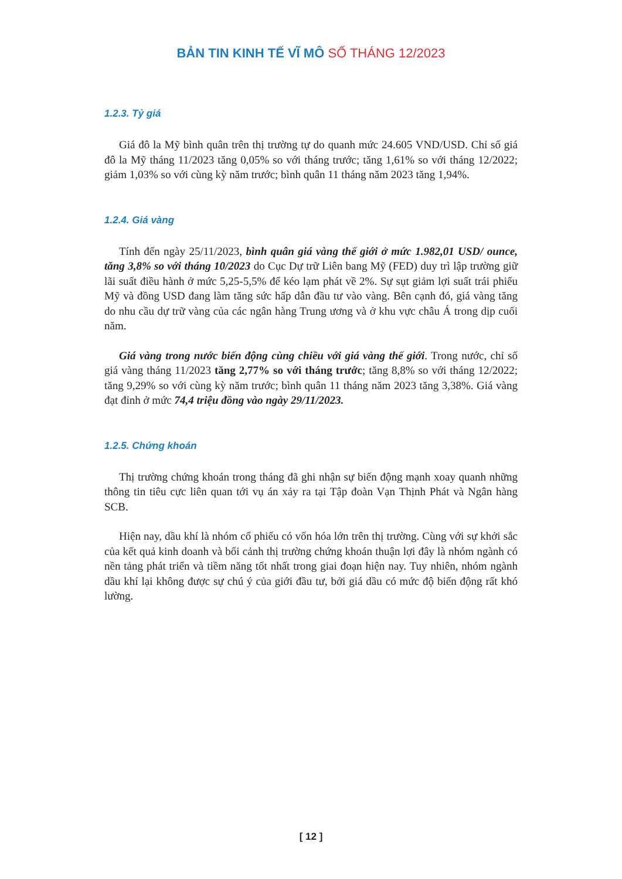BẢN TIN KINH TẾ VĨ MÔ SỐ THÁNG 12/2023
1.2.3. Tỷ giá
Giá đô la Mỹ bình quân trên thị trường tự do quanh mức 24.605 VND/USD. Chỉ số giá đô la Mỹ tháng 11/2023 tăng 0,05% so với tháng trước; tăng 1,61% so với tháng 12/2022; giảm 1,03% so với cùng kỳ năm trước; bình quân 11 tháng năm 2023 tăng 1,94%.
1.2.4. Giá vàng
Tính đến ngày 25/11/2023, bình quân giá vàng thế giới ở mức 1.982,01 USD/ ounce, tăng 3,8% so với tháng 10/2023 do Cục Dự trữ Liên bang Mỹ (FED) duy trì lập trường giữ lãi suất điều hành ở mức 5,25-5,5% để kéo lạm phát về 2%. Sự sụt giảm lợi suất trái phiếu Mỹ và đồng USD đang làm tăng sức hấp dẫn đầu tư vào vàng. Bên cạnh đó, giá vàng tăng do nhu cầu dự trữ vàng của các ngân hàng Trung ương và ở khu vực châu Á trong dịp cuối năm.
Giá vàng trong nước biến động cùng chiều với giá vàng thế giới. Trong nước, chỉ số giá vàng tháng 11/2023 tăng 2,77% so với tháng trước; tăng 8,8% so với tháng 12/2022; tăng 9,29% so với cùng kỳ năm trước; bình quân 11 tháng năm 2023 tăng 3,38%. Giá vàng đạt đỉnh ở mức 74,4 triệu đồng vào ngày 29/11/2023.
1.2.5. Chứng khoán
Thị trường chứng khoán trong tháng đã ghi nhận sự biến động mạnh xoay quanh những thông tin tiêu cực liên quan tới vụ án xảy ra tại Tập đoàn Vạn Thịnh Phát và Ngân hàng SCB.
Hiện nay, dầu khí là nhóm cổ phiếu có vốn hóa lớn trên thị trường. Cùng với sự khởi sắc của kết quả kinh doanh và bối cảnh thị trường chứng khoán thuận lợi đây là nhóm ngành có nền tảng phát triển và tiềm năng tốt nhất trong giai đoạn hiện nay. Tuy nhiên, nhóm ngành dầu khí lại không được sự chú ý của giới đầu tư, bởi giá dầu có mức độ biến động rất khó lường.
[ 12 ]